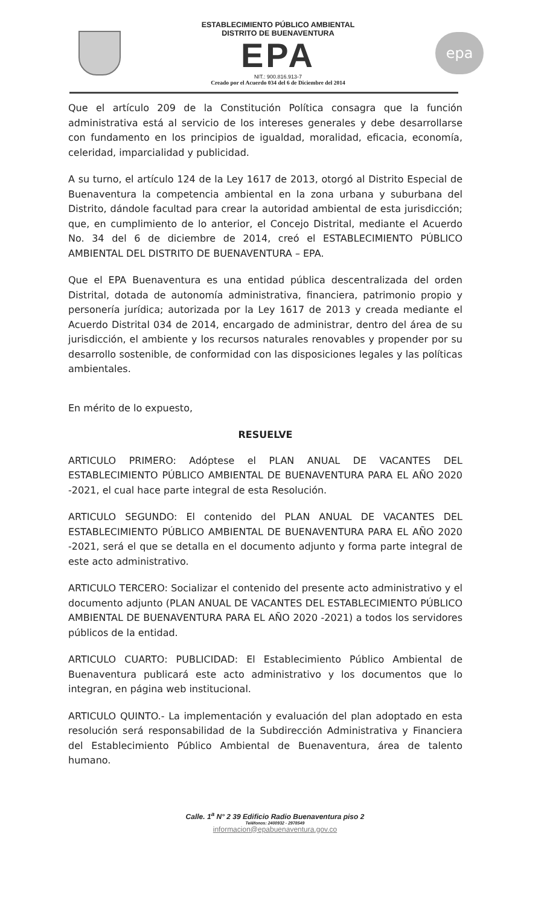ESTABLECIMIENTO PÚBLICO AMBIENTAL
DISTRITO DE BUENAVENTURA
EPA
NIT.: 900.816.913-7
Creado por el Acuerdo 034 del 6 de Diciembre del 2014
epa
Que el artículo 209 de la Constitución Política consagra que la función administrativa está al servicio de los intereses generales y debe desarrollarse con fundamento en los principios de igualdad, moralidad, eficacia, economía, celeridad, imparcialidad y publicidad.
A su turno, el artículo 124 de la Ley 1617 de 2013, otorgó al Distrito Especial de Buenaventura la competencia ambiental en la zona urbana y suburbana del Distrito, dándole facultad para crear la autoridad ambiental de esta jurisdicción; que, en cumplimiento de lo anterior, el Concejo Distrital, mediante el Acuerdo No. 34 del 6 de diciembre de 2014, creó el ESTABLECIMIENTO PÚBLICO AMBIENTAL DEL DISTRITO DE BUENAVENTURA – EPA.
Que el EPA Buenaventura es una entidad pública descentralizada del orden Distrital, dotada de autonomía administrativa, financiera, patrimonio propio y personería jurídica; autorizada por la Ley 1617 de 2013 y creada mediante el Acuerdo Distrital 034 de 2014, encargado de administrar, dentro del área de su jurisdicción, el ambiente y los recursos naturales renovables y propender por su desarrollo sostenible, de conformidad con las disposiciones legales y las políticas ambientales.
En mérito de lo expuesto,
RESUELVE
ARTICULO PRIMERO: Adóptese el PLAN ANUAL DE VACANTES DEL ESTABLECIMIENTO PÚBLICO AMBIENTAL DE BUENAVENTURA PARA EL AÑO 2020 -2021, el cual hace parte integral de esta Resolución.
ARTICULO SEGUNDO: El contenido del PLAN ANUAL DE VACANTES DEL ESTABLECIMIENTO PÚBLICO AMBIENTAL DE BUENAVENTURA PARA EL AÑO 2020 -2021, será el que se detalla en el documento adjunto y forma parte integral de este acto administrativo.
ARTICULO TERCERO: Socializar el contenido del presente acto administrativo y el documento adjunto (PLAN ANUAL DE VACANTES DEL ESTABLECIMIENTO PÚBLICO AMBIENTAL DE BUENAVENTURA PARA EL AÑO 2020 -2021) a todos los servidores públicos de la entidad.
ARTICULO CUARTO: PUBLICIDAD: El Establecimiento Público Ambiental de Buenaventura publicará este acto administrativo y los documentos que lo integran, en página web institucional.
ARTICULO QUINTO.- La implementación y evaluación del plan adoptado en esta resolución será responsabilidad de la Subdirección Administrativa y Financiera del Establecimiento Público Ambiental de Buenaventura, área de talento humano.
Calle. 1<sup>a</sup> N° 2 39 Edificio Radio Buenaventura piso 2
Teléfonos: 2400932 - 2978549
informacion@epabuenaventura.gov.co